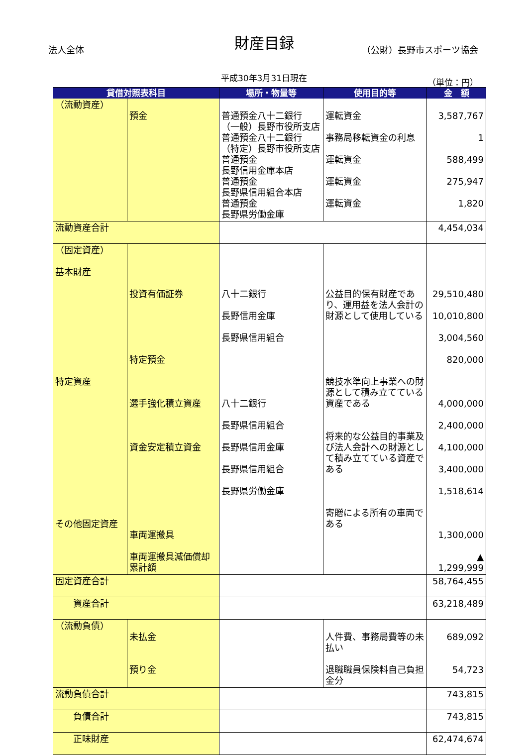法人全体
財産目録 （公財）長野市スポーツ協会
平成30年3月31日現在 （単位：円）
| 貸借対照表科目 | | 場所・物量等 | 使用目的等 | 金 額 |
| --- | --- | --- | --- | --- |
| （流動資産） | 預金 | 普通預金八十二銀行 （一般）長野市役所支店 普通預金八十二銀行 （特定）長野市役所支店 普通預金 長野信用金庫本店 普通預金 長野県信用組合本店 普通預金 長野県労働金庫 | 運転資金 事務局移転資金の利息 運転資金 運転資金 運転資金 | 3,587,767 1 588,499 275,947 1,820 |
| 流動資産合計 | | | | 4,454,034 |
| （固定資産） 基本財産 特定資産 その他固定資産 | 投資有価証券 特定預金 選手強化積立資産 資金安定積立資金 車両運搬具 車両運搬具減価償却累計額 | 八十二銀行 長野信用金庫 長野県信用組合 八十二銀行 長野県信用組合 長野県信用金庫 長野県信用組合 長野県労働金庫 | 公益目的保有財産であり、運用益を法人会計の財源として使用している 競技水準向上事業への財源として積み立てている資産である 将来的な公益目的事業及び法人会計への財源として積み立てている資産である 寄贈による所有の車両である | 29,510,480 10,010,800 3,004,560 820,000 4,000,000 2,400,000 4,100,000 3,400,000 1,518,614 1,300,000 ▲ 1,299,999 |
| 固定資産合計 | | | | 58,764,455 |
| 資産合計 | | | | 63,218,489 |
| （流動負債） | 未払金 預り金 | | 人件費、事務局費等の未払い 退職職員保険料自己負担金分 | 689,092 54,723 |
| 流動負債合計 | | | | 743,815 |
| 負債合計 | | | | 743,815 |
| 正味財産 | | | | 62,474,674 |